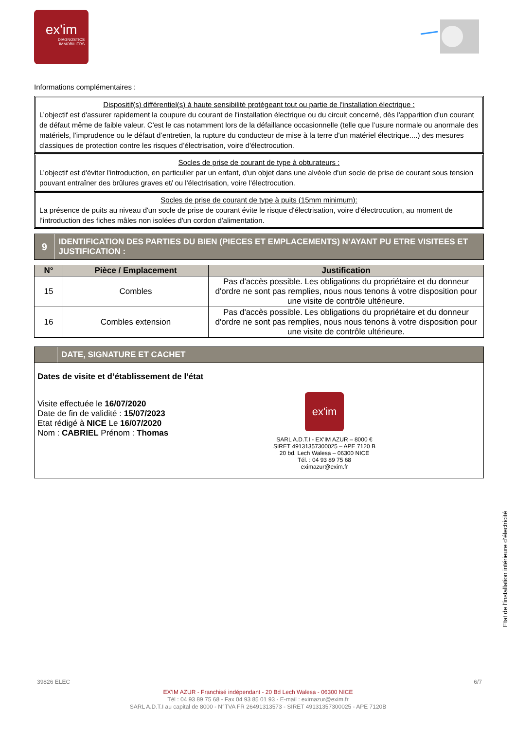ex'im
DIAGNOSTICS
IMMOBILIERS
Informations complémentaires :
Dispositif(s) différentiel(s) à haute sensibilité protégeant tout ou partie de l'installation électrique :
L’objectif est d'assurer rapidement la coupure du courant de l'installation électrique ou du circuit concerné, dès l'apparition d'un courant de défaut même de faible valeur. C'est le cas notamment lors de la défaillance occasionnelle (telle que l’usure normale ou anormale des matériels, l’imprudence ou le défaut d’entretien, la rupture du conducteur de mise à la terre d'un matériel électrique....) des mesures classiques de protection contre les risques d’électrisation, voire d'électrocution.
Socles de prise de courant de type à obturateurs :
L’objectif est d'éviter l'introduction, en particulier par un enfant, d'un objet dans une alvéole d'un socle de prise de courant sous tension pouvant entraîner des brûlures graves et/ ou l'électrisation, voire l'électrocution.
Socles de prise de courant de type à puits (15mm minimum):
La présence de puits au niveau d'un socle de prise de courant évite le risque d'électrisation, voire d'électrocution, au moment de l’introduction des fiches mâles non isolées d'un cordon d'alimentation.
9
IDENTIFICATION DES PARTIES DU BIEN (PIECES ET EMPLACEMENTS) N’AYANT PU ETRE VISITEES ET JUSTIFICATION :
| N° | Pièce / Emplacement | Justification |
| --- | --- | --- |
| 15 | Combles | Pas d'accès possible. Les obligations du propriétaire et du donneur d'ordre ne sont pas remplies, nous nous tenons à votre disposition pour une visite de contrôle ultérieure. |
| 16 | Combles extension | Pas d'accès possible. Les obligations du propriétaire et du donneur d'ordre ne sont pas remplies, nous nous tenons à votre disposition pour une visite de contrôle ultérieure. |
DATE, SIGNATURE ET CACHET
Dates de visite et d’établissement de l’état
Visite effectuée le 16/07/2020
Date de fin de validité : 15/07/2023
Etat rédigé à NICE Le 16/07/2020
Nom : CABRIEL Prénom : Thomas
ex'im
SARL A.D.T.I - EX'IM AZUR – 8000 €
SIRET 49131357300025 – APE 7120 B
20 bd. Lech Walesa – 06300 NICE
Tél. : 04 93 89 75 68
eximazur@exim.fr
Etat de l’installation intérieure d’électricité
39826 ELEC 6/7
EX'IM AZUR - Franchisé indépendant - 20 Bd Lech Walesa - 06300 NICE
Tél : 04 93 89 75 68 - Fax 04 93 85 01 93 - E-mail : eximazur@exim.fr
SARL A.D.T.I au capital de 8000 - N°TVA FR 26491313573 - SIRET 49131357300025 - APE 7120B